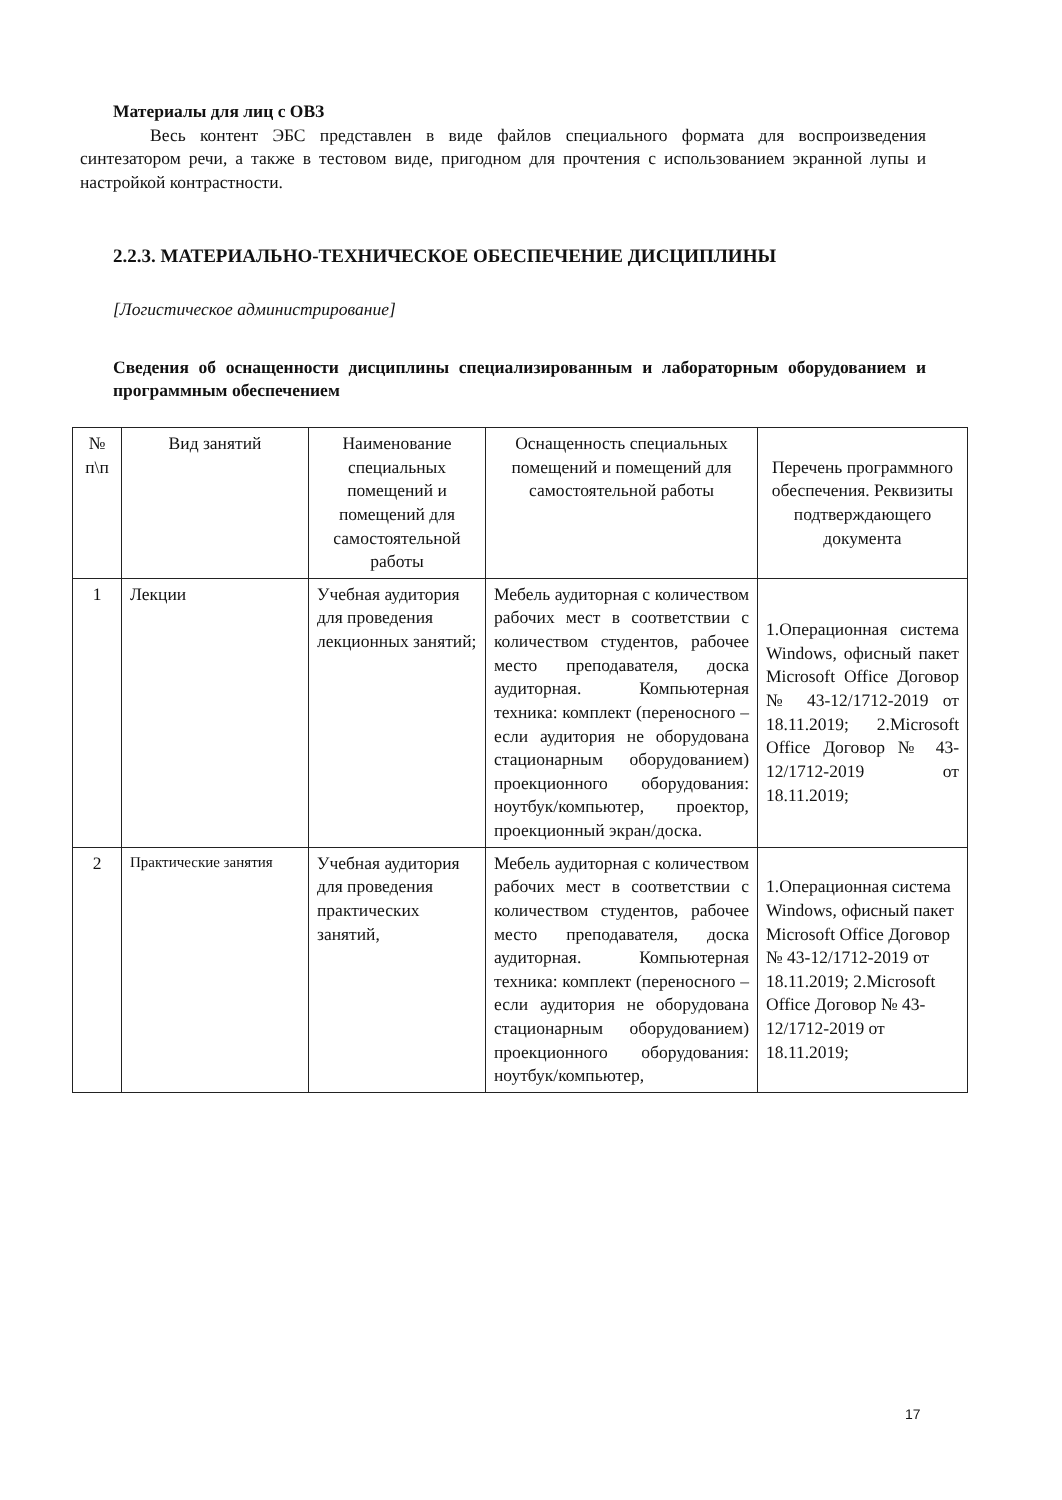Материалы для лиц с ОВЗ
Весь контент ЭБС представлен в виде файлов специального формата для воспроизведения синтезатором речи, а также в тестовом виде, пригодном для прочтения с использованием экранной лупы и настройкой контрастности.
2.2.3. МАТЕРИАЛЬНО-ТЕХНИЧЕСКОЕ ОБЕСПЕЧЕНИЕ ДИСЦИПЛИНЫ
[Логистическое администрирование]
Сведения об оснащенности дисциплины специализированным и лабораторным оборудованием и программным обеспечением
| № п\п | Вид занятий | Наименование специальных помещений и помещений для самостоятельной работы | Оснащенность специальных помещений и помещений для самостоятельной работы | Перечень программного обеспечения. Реквизиты подтверждающего документа |
| 1 | Лекции | Учебная аудитория для проведения лекционных занятий; | Мебель аудиторная с количеством рабочих мест в соответствии с количеством студентов, рабочее место преподавателя, доска аудиторная. Компьютерная техника: комплект (переносного – если аудитория не оборудована стационарным оборудованием) проекционного оборудования: ноутбук/компьютер, проектор, проекционный экран/доска. | 1.Операционная система Windows, офисный пакет Microsoft Office Договор № 43-12/1712-2019 от 18.11.2019; 2.Microsoft Office Договор № 43-12/1712-2019 от 18.11.2019; |
| 2 | Практические занятия | Учебная аудитория для проведения практических занятий, | Мебель аудиторная с количеством рабочих мест в соответствии с количеством студентов, рабочее место преподавателя, доска аудиторная. Компьютерная техника: комплект (переносного – если аудитория не оборудована стационарным оборудованием) проекционного оборудования: ноутбук/компьютер, | 1.Операционная система Windows, офисный пакет Microsoft Office Договор № 43-12/1712-2019 от 18.11.2019; 2.Microsoft Office Договор № 43-12/1712-2019 от 18.11.2019; |
17